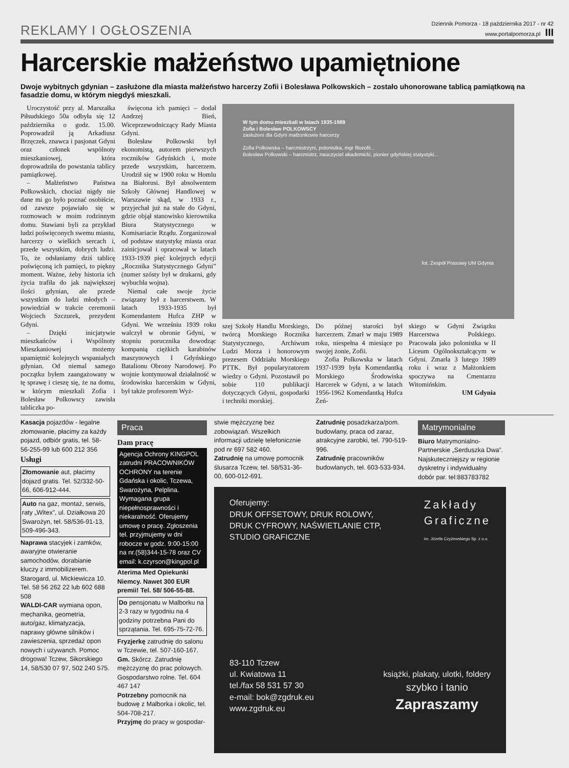REKLAMY I OGŁOSZENIA
Dziennik Pomorza - 18 października 2017 - nr 42
www.portalpomorza.pl III
Harcerskie małżeństwo upamiętnione
Dwoje wybitnych gdynian – zasłużone dla miasta małżeństwo harcerzy Zofii i Bolesława Polkowskich – zostało uhonorowane tablicą pamiątkową na fasadzie domu, w którym niegdyś mieszkali.
Uroczystość przy al. Marszałka Piłsudskiego 50a odbyła się 12 października o godz. 15.00. Poprowadził ją Arkadiusz Brzęczek, znawca i pasjonat Gdyni oraz członek wspólnoty mieszkaniowej, która doprowadziła do powstania tablicy pamiątkowej.
– Małżeństwo Państwa Polkowskich, chociaż nigdy nie dane mi go było poznać osobiście, od zawsze pojawiało się w rozmowach w moim rodzinnym domu. Stawiani byli za przykład ludzi poświęconych swemu miastu, harcerzy o wielkich sercach i, przede wszystkim, dobrych ludzi. To, że odsłaniamy dziś tablicę poświęconą ich pamięci, to piękny moment. Ważne, żeby historia ich życia trafiła do jak największej ilości gdynian, ale przede wszystkim do ludzi młodych – powiedział w trakcie ceremonii Wojciech Szczurek, prezydent Gdyni.
– Dzięki inicjatywie mieszkańców i Wspólnoty Mieszkaniowej możemy upamiętnić kolejnych wspaniałych gdynian. Od niemal samego początku byłem zaangażowany w tę sprawę i cieszę się, że na domu, w którym mieszkali Zofia i Bolesław Polkowscy zawisła tabliczka po-
święcona ich pamięci – dodał Andrzej Bień, Wiceprzewodniczący Rady Miasta Gdyni.
Bolesław Polkowski był ekonomistą, autorem pierwszych roczników Gdyńskich i, może przede wszystkim, harcerzem. Urodził się w 1900 roku w Homlu na Białorusi. Był absolwentem Szkoły Głównej Handlowej w Warszawie skąd, w 1933 r., przyjechał już na stałe do Gdyni, gdzie objął stanowisko kierownika Biura Statystycznego w Komisariacie Rządu. Zorganizował od podstaw statystykę miasta oraz zainicjował i opracował w latach 1933-1939 pięć kolejnych edycji „Rocznika Statystycznego Gdyni” (numer szósty był w drukarni, gdy wybuchła wojna).
Niemal całe swoje życie związany był z harcerstwem. W latach 1933-1935 był Komendantem Hufca ZHP w Gdyni. We wrześniu 1939 roku walczył w obronie Gdyni, w stopniu porucznika dowodząc kompanią ciężkich karabinów maszynowych I Gdyńskiego Batalionu Obrony Narodowej. Po wojnie kontynuował działalność w środowisku harcerskim w Gdyni, był także profesorem Wyż-
W tym domu mieszkali w latach 1935-1989
Zofia i Bolesław POLKOWSCY
zasłużeni dla Gdyni małżonkowie harcerzy
Zofia Polkowska – harcmistrzyni, polonistka, mgr filozofii...
Bolesław Polkowski – harcmistrz, nauczyciel akademicki, pionier gdyńskiej statystyki...
fot. Zespół Prasowy UM Gdynia
szej Szkoły Handlu Morskiego, twórcą Morskiego Rocznika Statystycznego, Archiwum Ludzi Morza i honorowym prezesem Oddziału Morskiego PTTK. Był popularyzatorem wiedzy o Gdyni. Pozostawił po sobie 110 publikacji dotyczących Gdyni, gospodarki i techniki morskiej.
Do późnej starości był harcerzem. Zmarł w maju 1989 roku, niespełna 4 miesiące po swojej żonie, Zofii.
Zofia Polkowska w latach 1937-1939 była Komendantką Morskiego Środowiska Harcerek w Gdyni, a w latach 1956-1962 Komendantką Hufca Żeń-
skiego w Gdyni Związku Harcerstwa Polskiego. Pracowała jako polonistka w II Liceum Ogólnokształcącym w Gdyni. Zmarła 3 lutego 1989 roku i wraz z Małżonkiem spoczywa na Cmentarzu Witomińskim.
UM Gdynia
Kasacja pojazdów - legalne złomowanie, płacimy za każdy pojazd, odbiór gratis, tel. 58-56-255-99 lub 600 212 356
Usługi
Złomowanie aut, płacimy dojazd gratis. Tel. 52/332-50-66, 606-912-444.
Auto na gaz, montaż, serwis, raty „Witex”, ul. Działkowa 20 Swarożyn, tel. 58/536-91-13, 509-496-343.
Naprawa stacyjek i zamków, awaryjne otwieranie samochodów, dorabianie kluczy z immobilizerem. Starogard, ul. Mickiewicza 10. Tel. 58 56 262 22 lub 602 688 508
WALDI-CAR wymiana opon, mechanika, geometria, auto/gaz, klimatyzacja, naprawy główne silników i zawieszenia, sprzedaż opon nowych i używanch. Pomoc drogowa! Tczew, Sikorskiego 14, 58/530 07 97, 502 240 575.
Praca
Dam pracę
Agencja Ochrony KINGPOL zatrudni PRACOWNIKÓW OCHRONY na terenie Gdańska i okolic, Tczewa, Swarożyna, Pelplina. Wymagana grupa niepełnosprawności i niekaralność. Oferujemy umowę o pracę. Zgłoszenia tel. przyjmujemy w dni robocze w godz. 9:00-15:00 na nr.(58)344-15-78 oraz CV email: k.czyrson@kingpol.pl
Aterima Med Opiekunki Niemcy. Nawet 300 EUR premii! Tel. 58/ 506-55-88.
Do pensjonatu w Malborku na 2-3 razy w tygodniu na 4 godziny potrzebna Pani do sprzątania. Tel. 695-75-72-76.
Fryzjerkę zatrudnię do salonu w Tczewie, tel. 507-160-167.
Gm. Skórcz. Zatrudnię mężczyznę do prac polowych. Gospodarstwo rolne. Tel. 604 467 147
Potrzebny pomocnik na budowę z Malborka i okolic, tel. 504-708-217.
Przyjmę do pracy w gospodar-
stwie mężczyznę bez zobowiązań. Wszelkich informacji udzielę telefonicznie pod nr 697 582 460.
Zatrudnię na umowę pomocnik ślusarza Tczew, tel. 58/531-36-00, 600-012-691.
Zatrudnię posadzkarza/pom. budowlany, praca od zaraz, atrakcyjne zarobki, tel. 790-519-996.
Zatrudnię pracowników budowlanych, tel. 603-533-934.
Matrymonialne
Biuro Matrymonialno-Partnerskie „Serduszka Dwa”. Najskuteczniejszy w regionie dyskretny i indywidualny dobór par. tel:883783782
Oferujemy:
DRUK OFFSETOWY, DRUK ROLOWY,
DRUK CYFROWY, NAŚWIETLANIE CTP,
STUDIO GRAFICZNE
Zakłady
Graficzne
im. Józefa Czyżewskiego Sp. z o.o.
83-110 Tczew
ul. Kwiatowa 11
tel./fax 58 531 57 30
e-mail: bok@zgdruk.eu
www.zgdruk.eu
książki, plakaty, ulotki, foldery
szybko i tanio
Zapraszamy